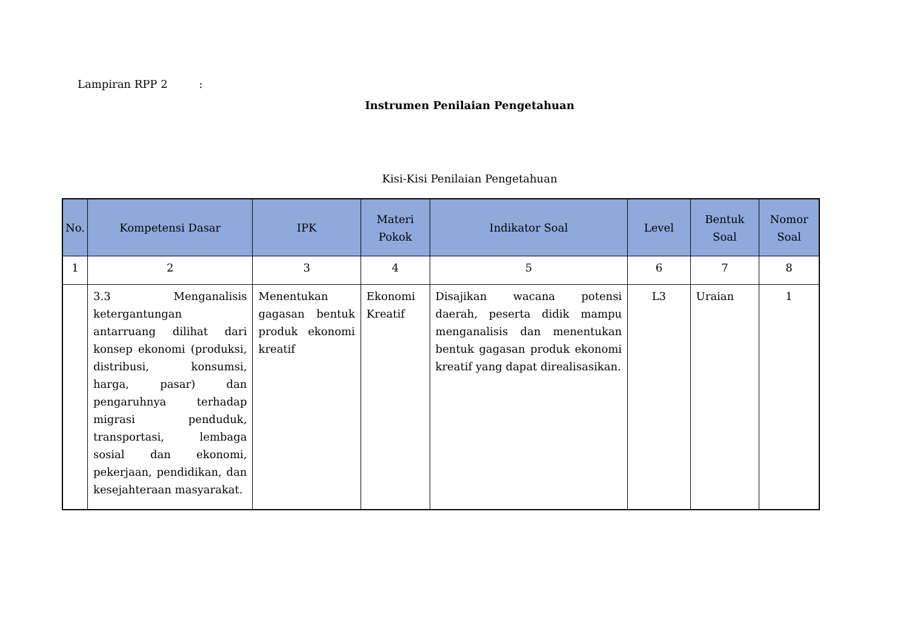Lampiran RPP 2 :
Instrumen Penilaian Pengetahuan
Kisi-Kisi Penilaian Pengetahuan
| No. | Kompetensi Dasar | IPK | Materi Pokok | Indikator Soal | Level | Bentuk Soal | Nomor Soal |
| --- | --- | --- | --- | --- | --- | --- | --- |
| 1 | 2 | 3 | 4 | 5 | 6 | 7 | 8 |
| | 3.3 Menganalisis ketergantungan antarruang dilihat dari konsep ekonomi (produksi, distribusi, konsumsi, harga, pasar) dan pengaruhnya terhadap migrasi penduduk, transportasi, lembaga sosial dan ekonomi, pekerjaan, pendidikan, dan kesejahteraan masyarakat. | Menentukan gagasan bentuk produk ekonomi kreatif | Ekonomi Kreatif | Disajikan wacana potensi daerah, peserta didik mampu menganalisis dan menentukan bentuk gagasan produk ekonomi kreatif yang dapat direalisasikan. | L3 | Uraian | 1 |